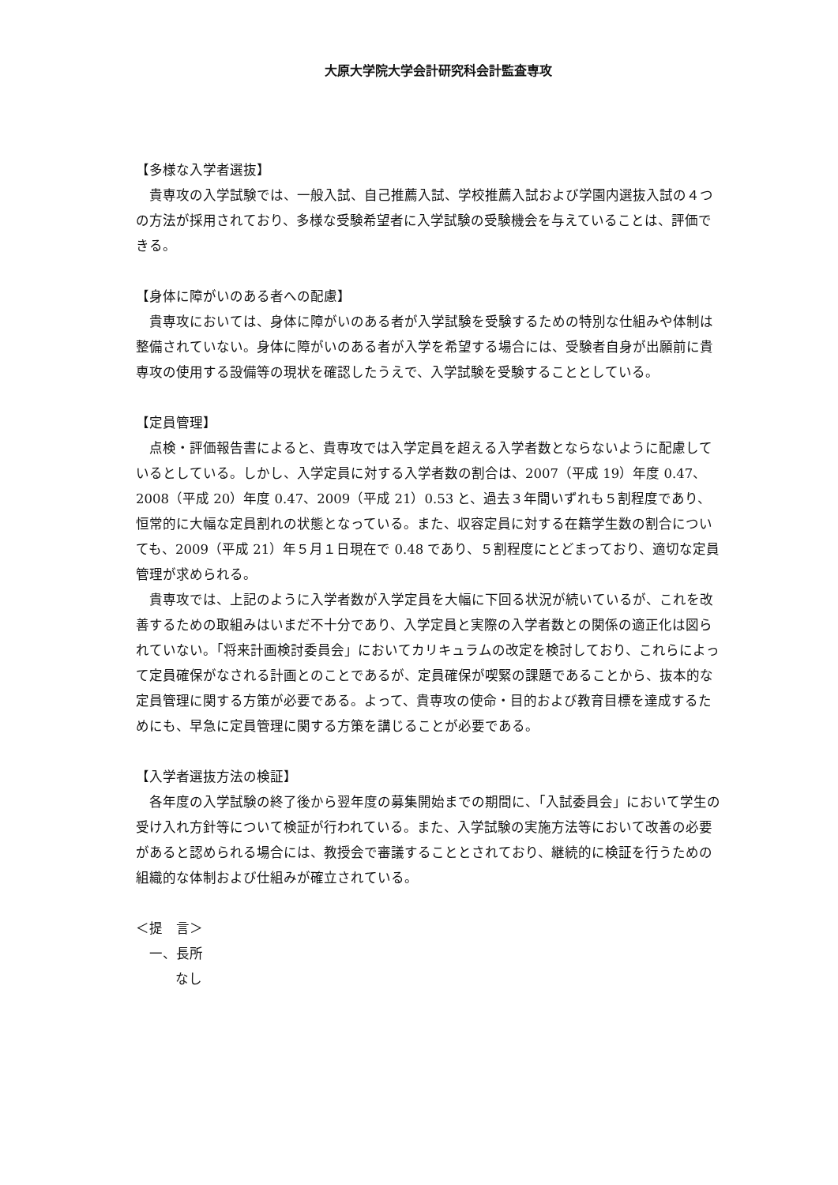大原大学院大学会計研究科会計監査専攻
【多様な入学者選抜】
貴専攻の入学試験では、一般入試、自己推薦入試、学校推薦入試および学園内選抜入試の４つの方法が採用されており、多様な受験希望者に入学試験の受験機会を与えていることは、評価できる。
【身体に障がいのある者への配慮】
貴専攻においては、身体に障がいのある者が入学試験を受験するための特別な仕組みや体制は整備されていない。身体に障がいのある者が入学を希望する場合には、受験者自身が出願前に貴専攻の使用する設備等の現状を確認したうえで、入学試験を受験することとしている。
【定員管理】
点検・評価報告書によると、貴専攻では入学定員を超える入学者数とならないように配慮しているとしている。しかし、入学定員に対する入学者数の割合は、2007（平成 19）年度 0.47、2008（平成 20）年度 0.47、2009（平成 21）0.53 と、過去３年間いずれも５割程度であり、恒常的に大幅な定員割れの状態となっている。また、収容定員に対する在籍学生数の割合についても、2009（平成 21）年５月１日現在で 0.48 であり、５割程度にとどまっており、適切な定員管理が求められる。
貴専攻では、上記のように入学者数が入学定員を大幅に下回る状況が続いているが、これを改善するための取組みはいまだ不十分であり、入学定員と実際の入学者数との関係の適正化は図られていない。「将来計画検討委員会」においてカリキュラムの改定を検討しており、これらによって定員確保がなされる計画とのことであるが、定員確保が喫緊の課題であることから、抜本的な定員管理に関する方策が必要である。よって、貴専攻の使命・目的および教育目標を達成するためにも、早急に定員管理に関する方策を講じることが必要である。
【入学者選抜方法の検証】
各年度の入学試験の終了後から翌年度の募集開始までの期間に、「入試委員会」において学生の受け入れ方針等について検証が行われている。また、入学試験の実施方法等において改善の必要があると認められる場合には、教授会で審議することとされており、継続的に検証を行うための組織的な体制および仕組みが確立されている。
＜提　言＞
一、長所
なし